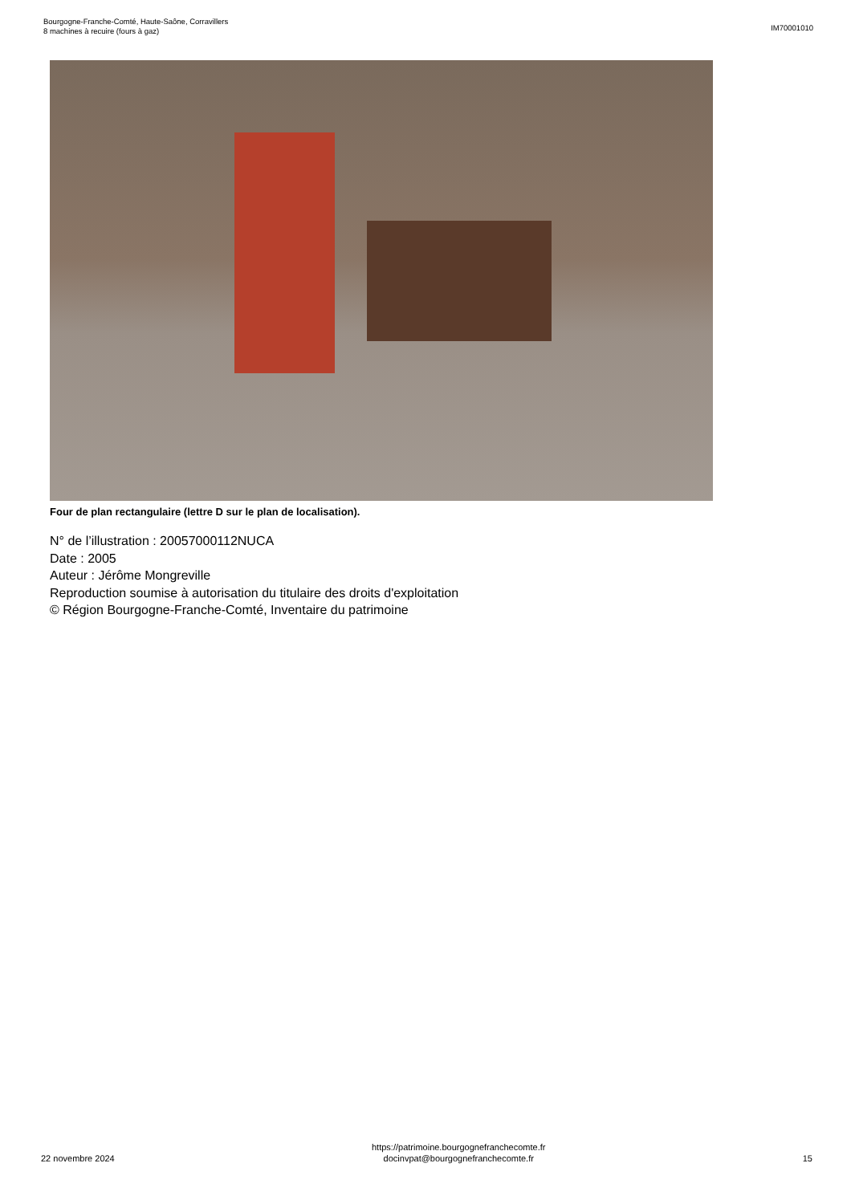Bourgogne-Franche-Comté, Haute-Saône, Corravillers
8 machines à recuire (fours à gaz)
IM70001010
Four de plan rectangulaire (lettre D sur le plan de localisation).
N° de l’illustration : 20057000112NUCA
Date : 2005
Auteur : Jérôme Mongreville
Reproduction soumise à autorisation du titulaire des droits d'exploitation
© Région Bourgogne-Franche-Comté, Inventaire du patrimoine
22 novembre 2024
https://patrimoine.bourgognefranchecomte.fr
docinvpat@bourgognefranchecomte.fr
15